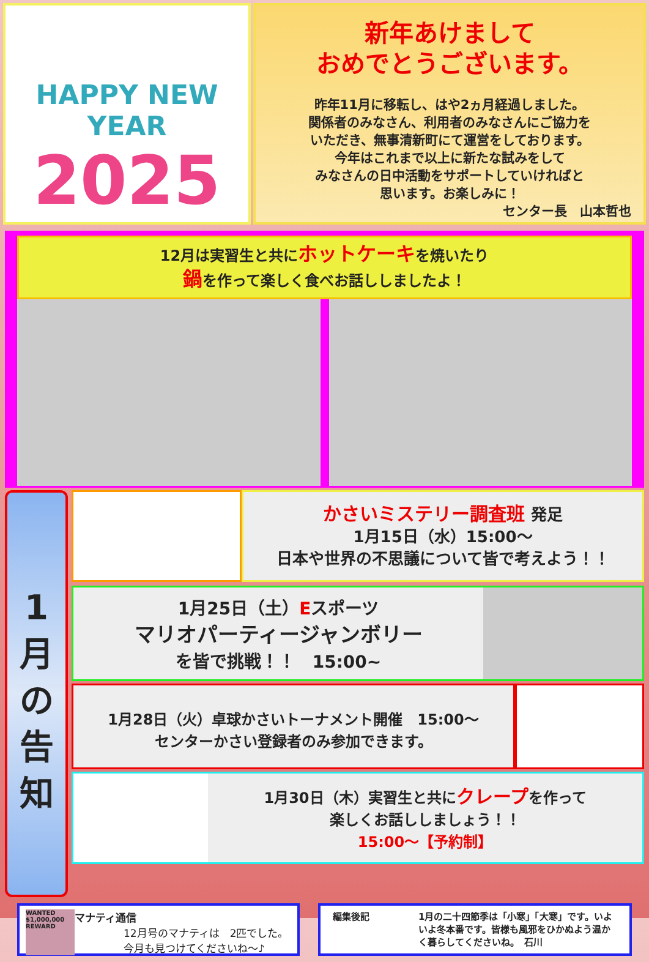HAPPY NEW YEAR
2025
新年あけまして
おめでとうございます。
昨年11月に移転し、はや2ヵ月経過しました。
関係者のみなさん、利用者のみなさんにご協力を
いただき、無事清新町にて運営をしております。
今年はこれまで以上に新たな試みをして
みなさんの日中活動をサポートしていければと
思います。お楽しみに！
センター長　山本哲也
12月は実習生と共にホットケーキを焼いたり
鍋を作って楽しく食べお話ししましたよ！
1
月
の
告
知
かさいミステリー調査班 発足
1月15日（水）15:00～
日本や世界の不思議について皆で考えよう！！
1月25日（土）Eスポーツ
マリオパーティージャンボリー
を皆で挑戦！！　15:00~
1月28日（火）卓球かさいトーナメント開催　15:00～
センターかさい登録者のみ参加できます。
1月30日（木）実習生と共にクレープを作って
楽しくお話ししましょう！！
15:00～【予約制】
WANTED $1,000,000 REWARD
マナティ通信
12月号のマナティは　2匹でした。
今月も見つけてくださいね～♪
編集後記 1月の二十四節季は「小寒」「大寒」です。いよいよ冬本番です。皆様も風邪をひかぬよう温かく暮らしてくださいね。　石川